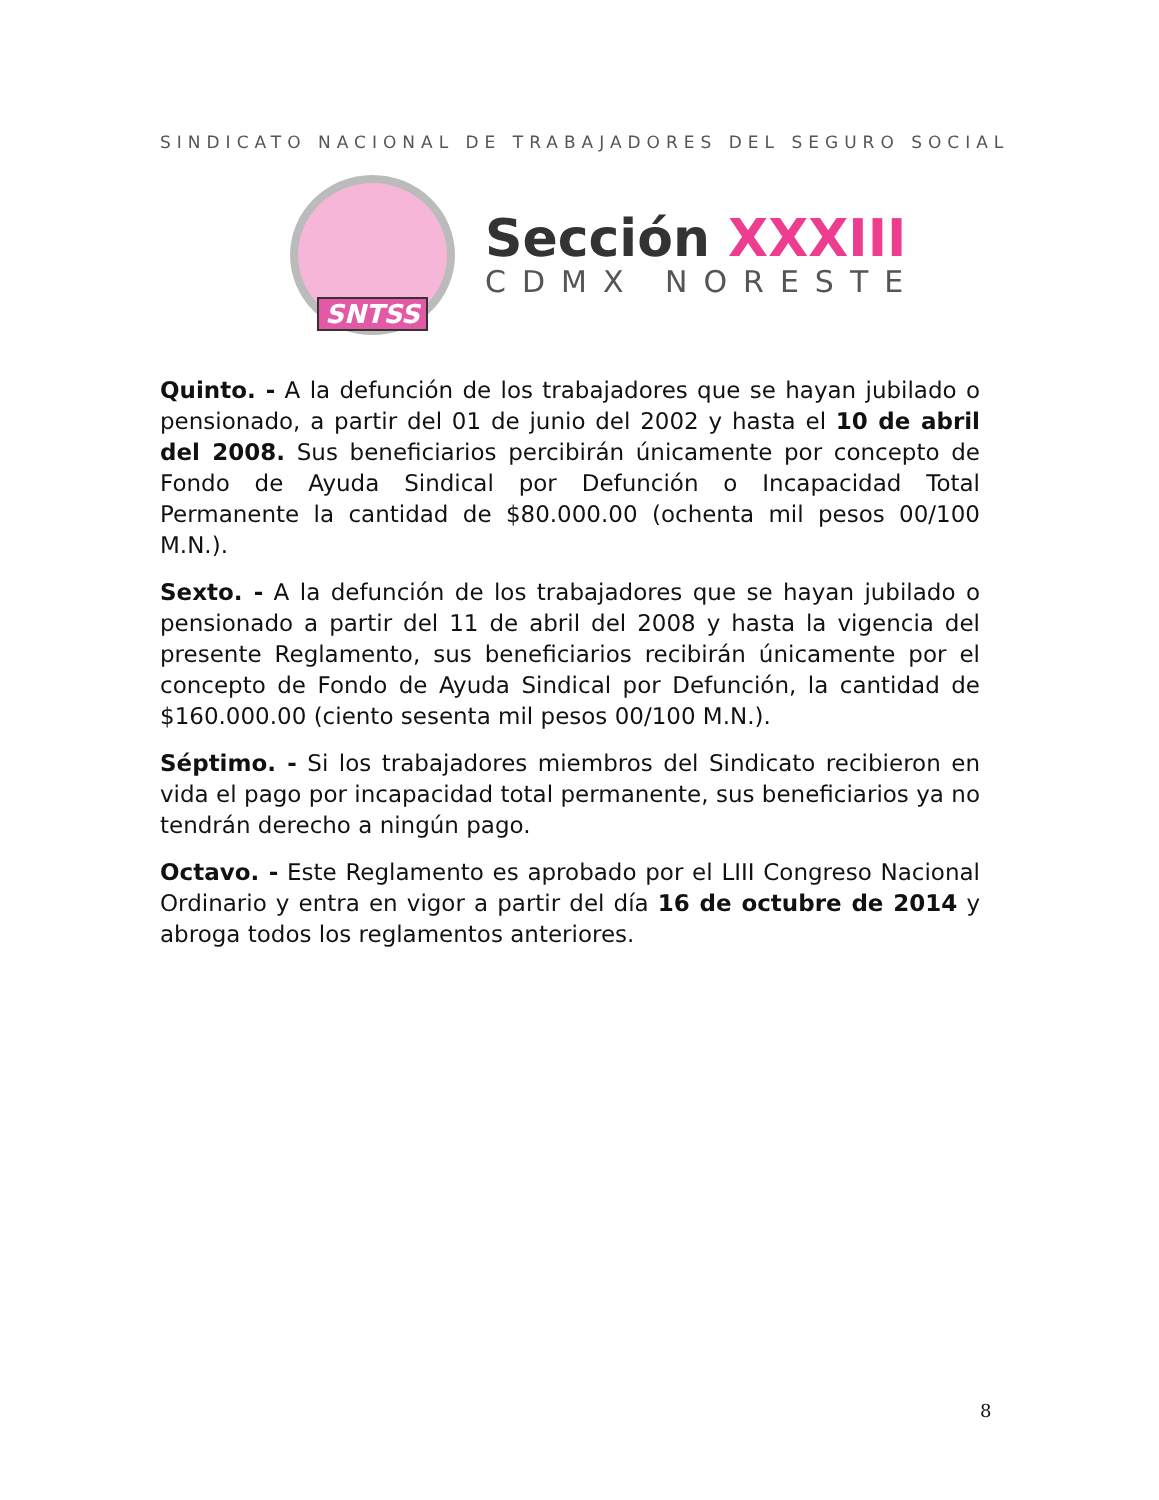SINDICATO NACIONAL DE TRABAJADORES DEL SEGURO SOCIAL
SNTSS
Sección XXXIII
CDMX NORESTE
Quinto. - A la defunción de los trabajadores que se hayan jubilado o pensionado, a partir del 01 de junio del 2002 y hasta el 10 de abril del 2008. Sus beneficiarios percibirán únicamente por concepto de Fondo de Ayuda Sindical por Defunción o Incapacidad Total Permanente la cantidad de $80.000.00 (ochenta mil pesos 00/100 M.N.).
Sexto. - A la defunción de los trabajadores que se hayan jubilado o pensionado a partir del 11 de abril del 2008 y hasta la vigencia del presente Reglamento, sus beneficiarios recibirán únicamente por el concepto de Fondo de Ayuda Sindical por Defunción, la cantidad de $160.000.00 (ciento sesenta mil pesos 00/100 M.N.).
Séptimo. - Si los trabajadores miembros del Sindicato recibieron en vida el pago por incapacidad total permanente, sus beneficiarios ya no tendrán derecho a ningún pago.
Octavo. - Este Reglamento es aprobado por el LIII Congreso Nacional Ordinario y entra en vigor a partir del día 16 de octubre de 2014 y abroga todos los reglamentos anteriores.
8